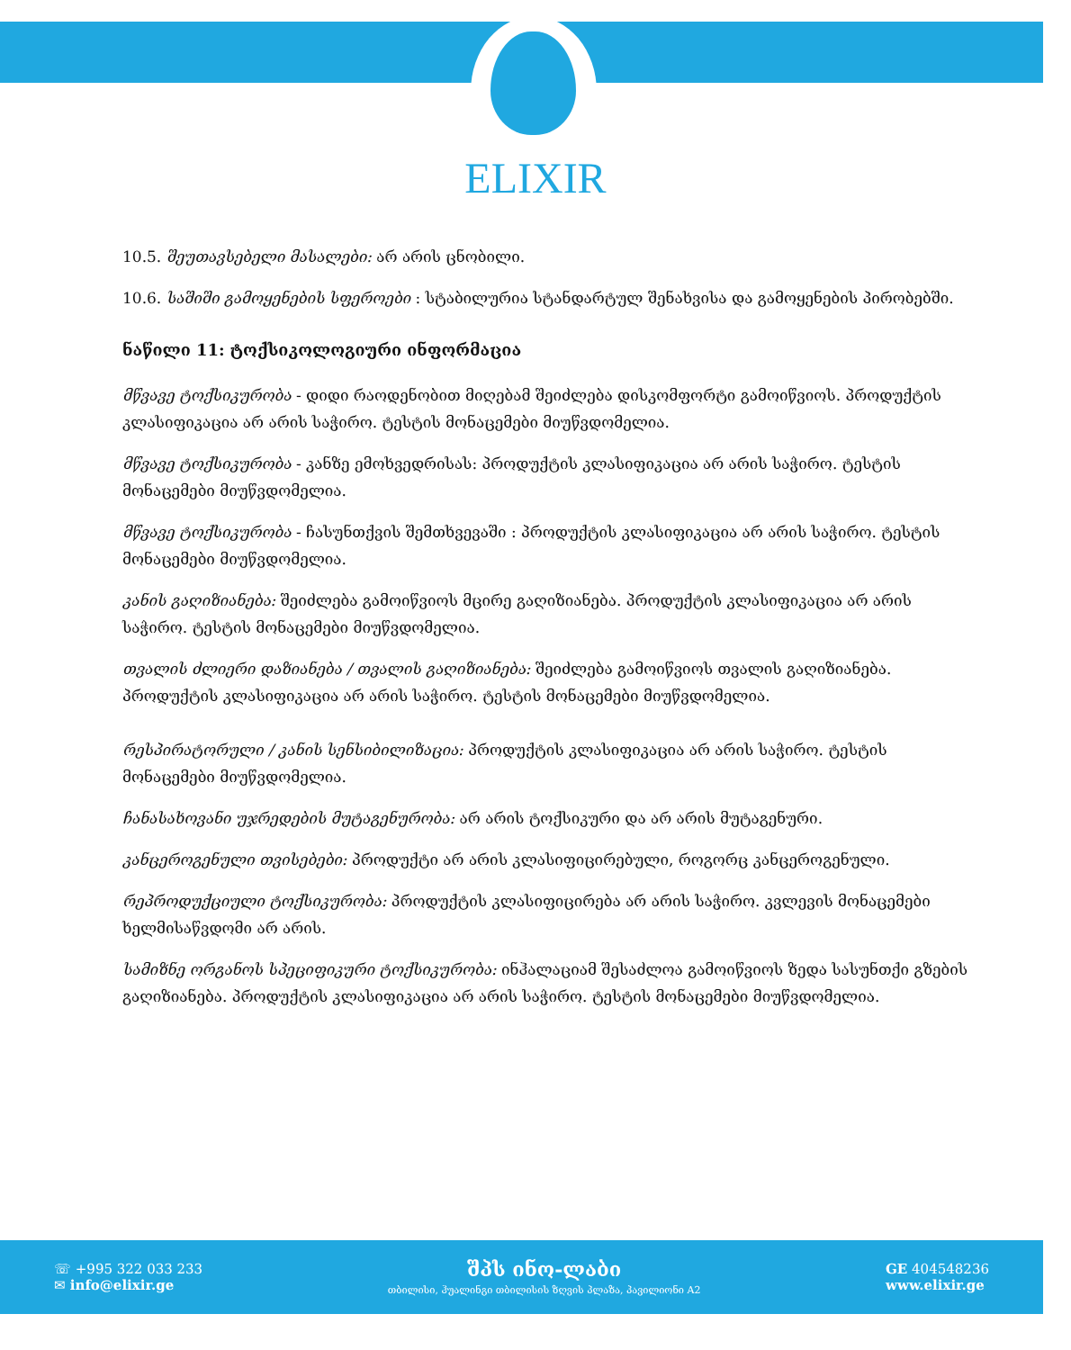ELIXIR
10.5. შეუთავსებელი მასალები: არ არის ცნობილი.
10.6. საშიში გამოყენების სფეროები : სტაბილურია სტანდარტულ შენახვისა და გამოყენების პირობებში.
ნაწილი 11: ტოქსიკოლოგიური ინფორმაცია
მწვავე ტოქსიკურობა - დიდი რაოდენობით მიღებამ შეიძლება დისკომფორტი გამოიწვიოს. პროდუქტის კლასიფიკაცია არ არის საჭირო. ტესტის მონაცემები მიუწვდომელია.
მწვავე ტოქსიკურობა - კანზე ემოხვედრისას: პროდუქტის კლასიფიკაცია არ არის საჭირო. ტესტის მონაცემები მიუწვდომელია.
მწვავე ტოქსიკურობა - ჩასუნთქვის შემთხვევაში : პროდუქტის კლასიფიკაცია არ არის საჭირო. ტესტის მონაცემები მიუწვდომელია.
კანის გაღიზიანება: შეიძლება გამოიწვიოს მცირე გაღიზიანება. პროდუქტის კლასიფიკაცია არ არის საჭირო. ტესტის მონაცემები მიუწვდომელია.
თვალის ძლიერი დაზიანება / თვალის გაღიზიანება: შეიძლება გამოიწვიოს თვალის გაღიზიანება. პროდუქტის კლასიფიკაცია არ არის საჭირო. ტესტის მონაცემები მიუწვდომელია.
რესპირატორული / კანის სენსიბილიზაცია: პროდუქტის კლასიფიკაცია არ არის საჭირო. ტესტის მონაცემები მიუწვდომელია.
ჩანასახოვანი უჯრედების მუტაგენურობა: არ არის ტოქსიკური და არ არის მუტაგენური.
კანცეროგენული თვისებები: პროდუქტი არ არის კლასიფიცირებული, როგორც კანცეროგენული.
რეპროდუქციული ტოქსიკურობა: პროდუქტის კლასიფიცირება არ არის საჭირო. კვლევის მონაცემები ხელმისაწვდომი არ არის.
სამიზნე ორგანოს სპეციფიკური ტოქსიკურობა: ინჰალაციამ შესაძლოა გამოიწვიოს ზედა სასუნთქი გზების გაღიზიანება. პროდუქტის კლასიფიკაცია არ არის საჭირო. ტესტის მონაცემები მიუწვდომელია.
☏ +995 322 033 233
✉ info@elixir.ge
შპს ინო-ლაბი
თბილისი, ჰუალინგი თბილისის ზღვის პლაზა, პავილიონი A2
GE 404548236
www.elixir.ge